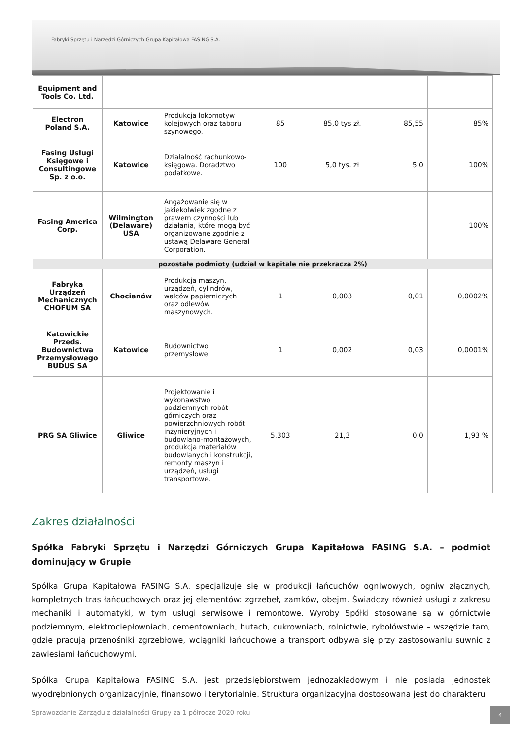Fabryki Sprzętu i Narzędzi Górniczych Grupa Kapitałowa FASING S.A.
| Equipment and Tools Co. Ltd. | | | | | | |
| Electron Poland S.A. | Katowice | Produkcja lokomotyw kolejowych oraz taboru szynowego. | 85 | 85,0 tys zł. | 85,55 | 85% |
| Fasing Usługi Księgowe i Consultingowe Sp. z o.o. | Katowice | Działalność rachunkowo-księgowa. Doradztwo podatkowe. | 100 | 5,0 tys. zł | 5,0 | 100% |
| Fasing America Corp. | Wilmington (Delaware) USA | Angażowanie się w jakiekolwiek zgodne z prawem czynności lub działania, które mogą być organizowane zgodnie z ustawą Delaware General Corporation. | | | | 100% |
| pozostałe podmioty (udział w kapitale nie przekracza 2%) | | | | | | |
| Fabryka Urządzeń Mechanicznych CHOFUM SA | Chocianów | Produkcja maszyn, urządzeń, cylindrów, walców papierniczych oraz odlewów maszynowych. | 1 | 0,003 | 0,01 | 0,0002% |
| Katowickie Przeds. Budownictwa Przemysłowego BUDUS SA | Katowice | Budownictwo przemysłowe. | 1 | 0,002 | 0,03 | 0,0001% |
| PRG SA Gliwice | Gliwice | Projektowanie i wykonawstwo podziemnych robót górniczych oraz powierzchniowych robót inżynieryjnych i budowlano-montażowych, produkcja materiałów budowlanych i konstrukcji, remonty maszyn i urządzeń, usługi transportowe. | 5.303 | 21,3 | 0,0 | 1,93 % |
Zakres działalności
Spółka Fabryki Sprzętu i Narzędzi Górniczych Grupa Kapitałowa FASING S.A. – podmiot dominujący w Grupie
Spółka Grupa Kapitałowa FASING S.A. specjalizuje się w produkcji łańcuchów ogniwowych, ogniw złącznych, kompletnych tras łańcuchowych oraz jej elementów: zgrzebeł, zamków, obejm. Świadczy również usługi z zakresu mechaniki i automatyki, w tym usługi serwisowe i remontowe. Wyroby Spółki stosowane są w górnictwie podziemnym, elektrociepłowniach, cementowniach, hutach, cukrowniach, rolnictwie, rybołówstwie – wszędzie tam, gdzie pracują przenośniki zgrzebłowe, wciągniki łańcuchowe a transport odbywa się przy zastosowaniu suwnic z zawiesiami łańcuchowymi.
Spółka Grupa Kapitałowa FASING S.A. jest przedsiębiorstwem jednozakładowym i nie posiada jednostek wyodrębnionych organizacyjnie, finansowo i terytorialnie. Struktura organizacyjna dostosowana jest do charakteru
Sprawozdanie Zarządu z działalności Grupy za 1 półrocze 2020 roku
4